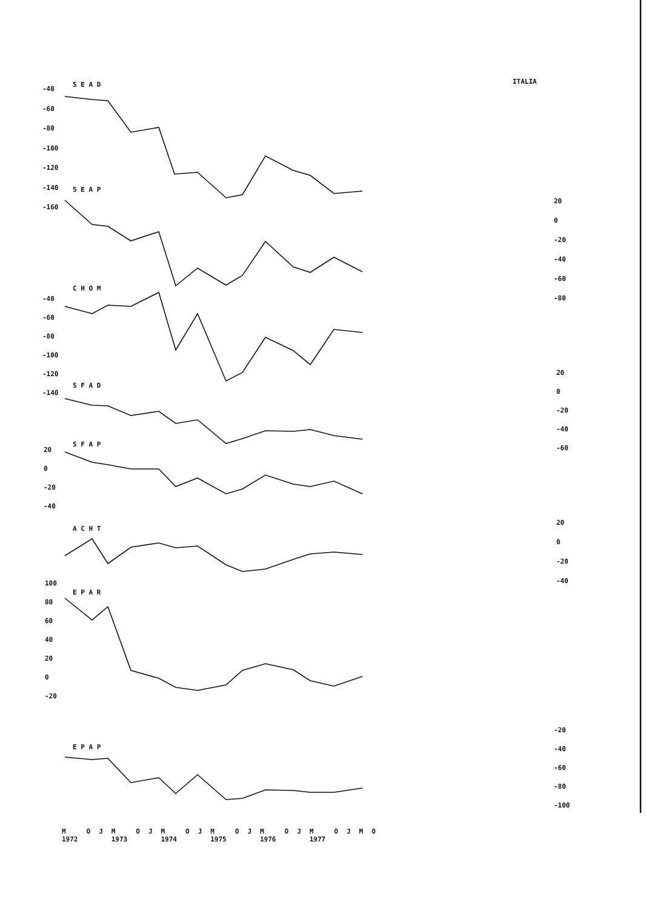S E A D
S E A P
C H O M
S F A D
S F A P
A C H T
E P A R
E P A P
ITALIA
-40
-60
-80
-100
-120
-140
-160
20
0
-20
-40
-60
-80
-40
-60
-80
-100
-120
-140
20
0
-20
-40
-60
20
0
-20
-40
20
0
-20
-40
100
80
60
40
20
0
-20
-20
-40
-60
-80
-100
M
1972 O J M
1973 O J M
1974 O J M
1975 O J M
1976 O J M
1977 OJMO